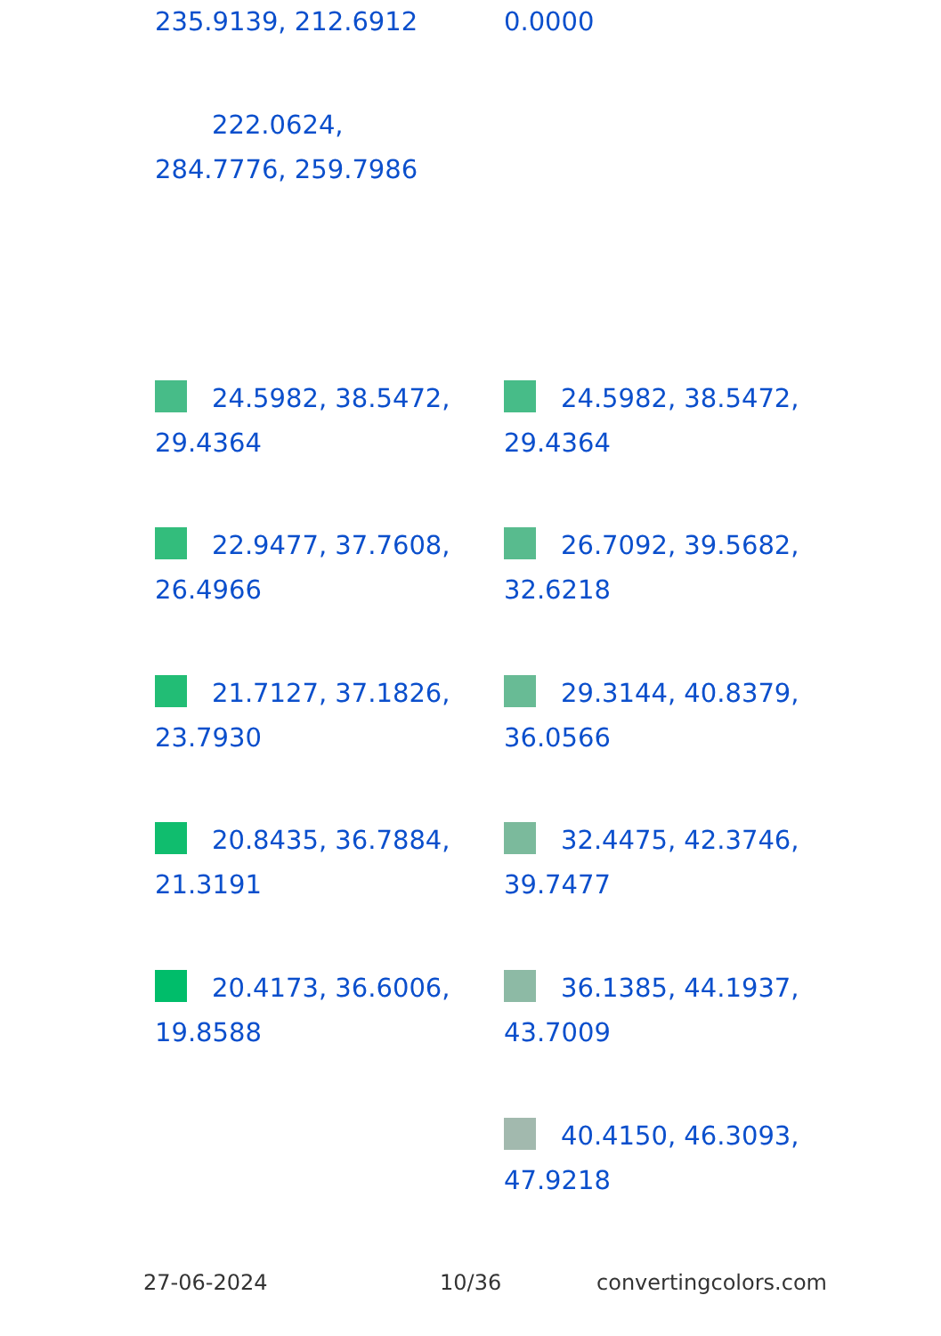235.9139, 212.6912 0.0000
222.0624, 284.7776, 259.7986
24.5982, 38.5472, 29.4364
24.5982, 38.5472, 29.4364
22.9477, 37.7608, 26.4966
26.7092, 39.5682, 32.6218
21.7127, 37.1826, 23.7930
29.3144, 40.8379, 36.0566
20.8435, 36.7884, 21.3191
32.4475, 42.3746, 39.7477
20.4173, 36.6006, 19.8588
36.1385, 44.1937, 43.7009
40.4150, 46.3093, 47.9218
27-06-2024 10/36 convertingcolors.com